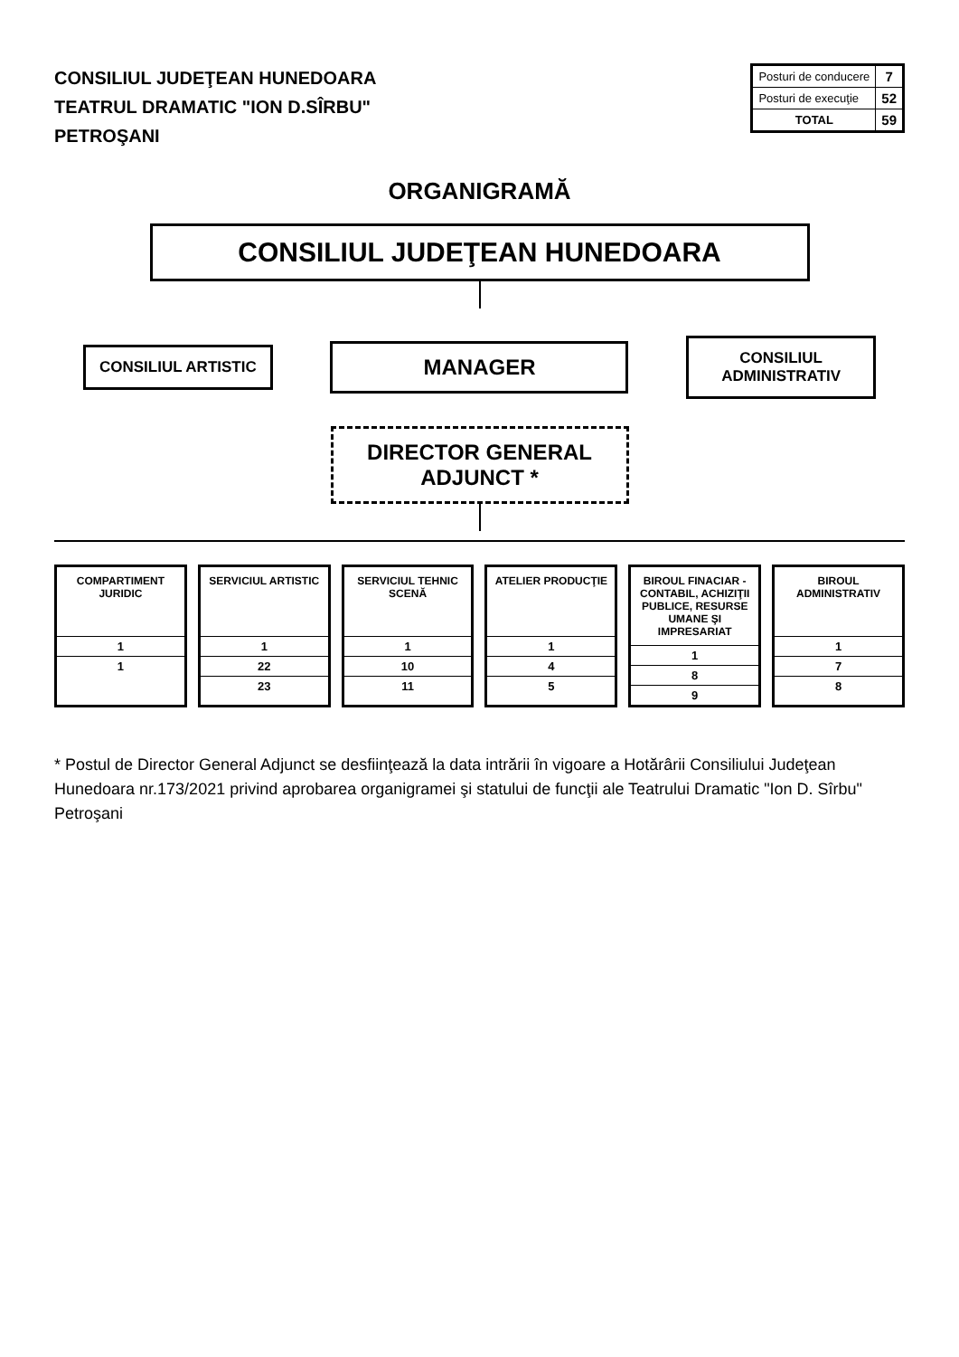CONSILIUL JUDEŢEAN HUNEDOARA
TEATRUL DRAMATIC "ION D.SÎRBU"
PETROŞANI
| Posturi de conducere | 7 |
| Posturi de execuţie | 52 |
| TOTAL | 59 |
ORGANIGRAMĂ
CONSILIUL JUDEŢEAN HUNEDOARA
CONSILIUL ARTISTIC
MANAGER
CONSILIUL ADMINISTRATIV
DIRECTOR GENERAL ADJUNCT *
COMPARTIMENT JURIDIC
| 1 |
| 1 |
SERVICIUL ARTISTIC
| 1 |
| 22 |
| 23 |
SERVICIUL TEHNIC SCENĂ
| 1 |
| 10 |
| 11 |
ATELIER PRODUCŢIE
| 1 |
| 4 |
| 5 |
BIROUL FINACIAR -CONTABIL, ACHIZIŢII PUBLICE, RESURSE UMANE ŞI IMPRESARIAT
| 1 |
| 8 |
| 9 |
BIROUL ADMINISTRATIV
| 1 |
| 7 |
| 8 |
* Postul de Director General Adjunct se desfiinţează la data intrării în vigoare a Hotărârii Consiliului Judeţean Hunedoara nr.173/2021 privind aprobarea organigramei şi statului de funcţii ale Teatrului Dramatic "Ion D. Sîrbu" Petroşani